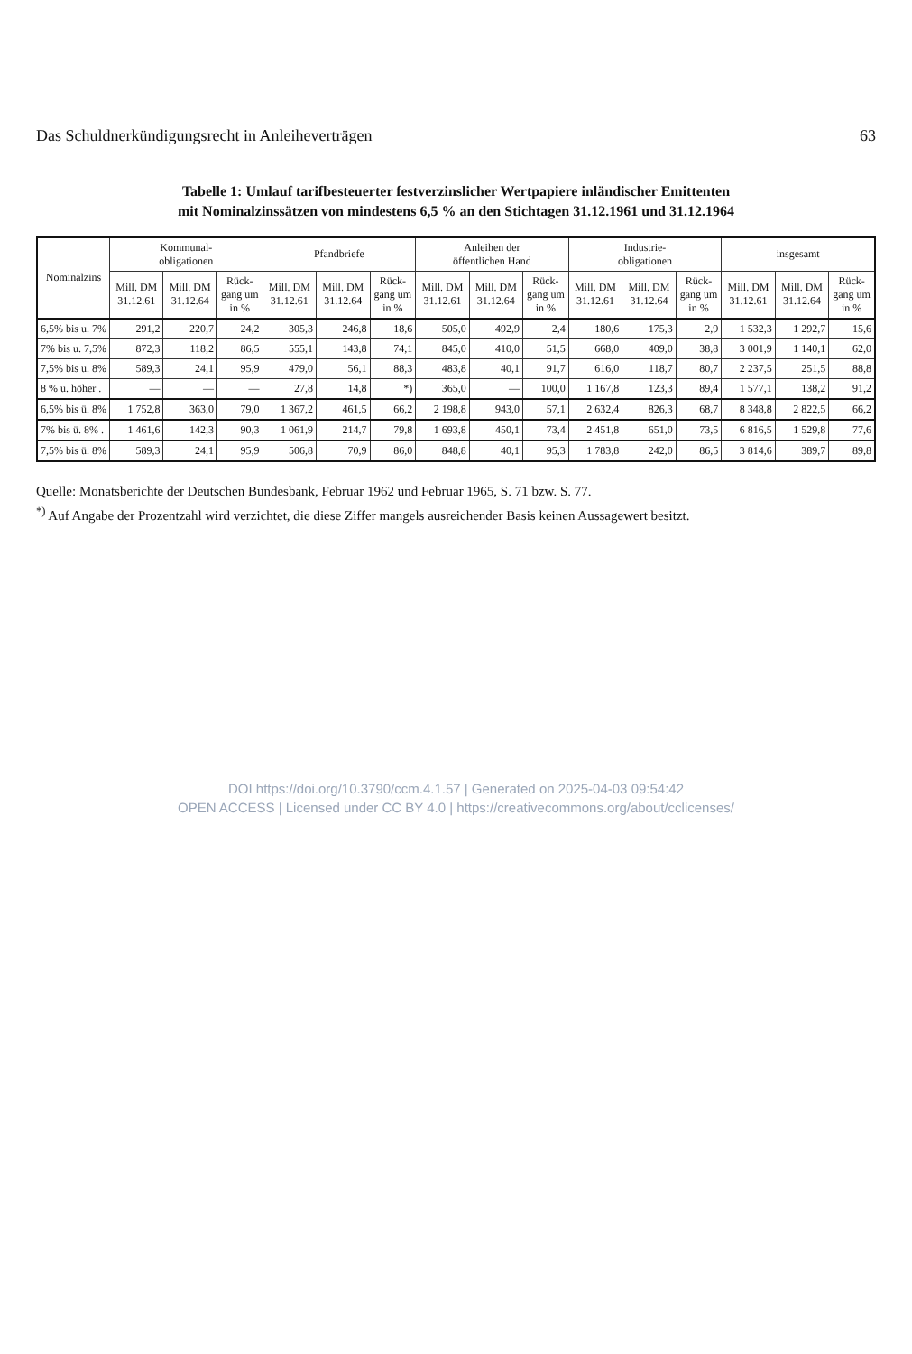Das Schuldnerkündigungsrecht in Anleiheverträgen 63
Tabelle 1: Umlauf tarifbesteuerter festverzinslicher Wertpapiere inländischer Emittenten
mit Nominalzinssätzen von mindestens 6,5 % an den Stichtagen 31.12.1961 und 31.12.1964
| Nominalzins | Kommunal- obligationen | | | Pfandbriefe | | | Anleihen der öffentlichen Hand | | | Industrie- obligationen | | | insgesamt | | |
| --- | --- | --- | --- | --- | --- | --- | --- | --- | --- | --- | --- | --- | --- | --- | --- |
| | Mill. DM 31.12.61 | Mill. DM 31.12.64 | Rück-gang um in % | Mill. DM 31.12.61 | Mill. DM 31.12.64 | Rück-gang um in % | Mill. DM 31.12.61 | Mill. DM 31.12.64 | Rück-gang um in % | Mill. DM 31.12.61 | Mill. DM 31.12.64 | Rück-gang um in % | Mill. DM 31.12.61 | Mill. DM 31.12.64 | Rück-gang um in % |
| 6,5% bis u. 7% | 291,2 | 220,7 | 24,2 | 305,3 | 246,8 | 18,6 | 505,0 | 492,9 | 2,4 | 180,6 | 175,3 | 2,9 | 1 532,3 | 1 292,7 | 15,6 |
| 7% bis u. 7,5% | 872,3 | 118,2 | 86,5 | 555,1 | 143,8 | 74,1 | 845,0 | 410,0 | 51,5 | 668,0 | 409,0 | 38,8 | 3 001,9 | 1 140,1 | 62,0 |
| 7,5% bis u. 8% | 589,3 | 24,1 | 95,9 | 479,0 | 56,1 | 88,3 | 483,8 | 40,1 | 91,7 | 616,0 | 118,7 | 80,7 | 2 237,5 | 251,5 | 88,8 |
| 8 % u. höher . | — | — | — | 27,8 | 14,8 | *) | 365,0 | — | 100,0 | 1 167,8 | 123,3 | 89,4 | 1 577,1 | 138,2 | 91,2 |
| 6,5% bis ü. 8% | 1 752,8 | 363,0 | 79,0 | 1 367,2 | 461,5 | 66,2 | 2 198,8 | 943,0 | 57,1 | 2 632,4 | 826,3 | 68,7 | 8 348,8 | 2 822,5 | 66,2 |
| 7% bis ü. 8% . | 1 461,6 | 142,3 | 90,3 | 1 061,9 | 214,7 | 79,8 | 1 693,8 | 450,1 | 73,4 | 2 451,8 | 651,0 | 73,5 | 6 816,5 | 1 529,8 | 77,6 |
| 7,5% bis ü. 8% | 589,3 | 24,1 | 95,9 | 506,8 | 70,9 | 86,0 | 848,8 | 40,1 | 95,3 | 1 783,8 | 242,0 | 86,5 | 3 814,6 | 389,7 | 89,8 |
Quelle: Monatsberichte der Deutschen Bundesbank, Februar 1962 und Februar 1965, S. 71 bzw. S. 77.
<sup>*)</sup> Auf Angabe der Prozentzahl wird verzichtet, die diese Ziffer mangels ausreichender Basis keinen Aussagewert besitzt.
DOI https://doi.org/10.3790/ccm.4.1.57 | Generated on 2025-04-03 09:54:42
OPEN ACCESS | Licensed under CC BY 4.0 | https://creativecommons.org/about/cclicenses/